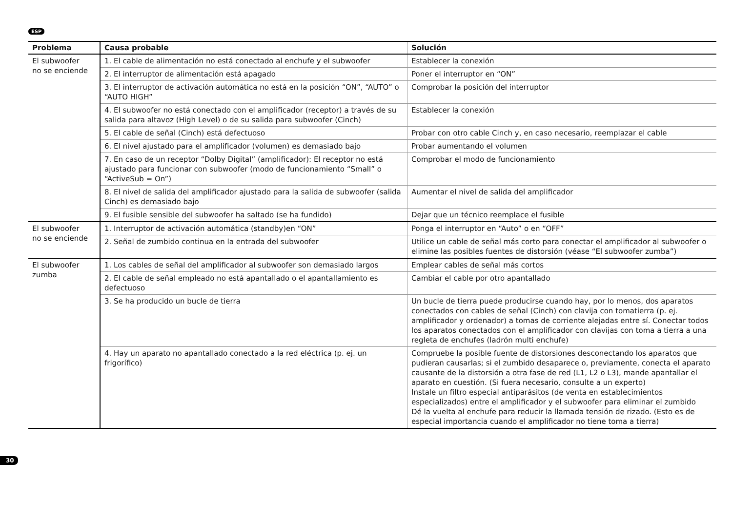ESP
| Problema | Causa probable | Solución |
| --- | --- | --- |
| El subwoofer no se enciende | 1. El cable de alimentación no está conectado al enchufe y el subwoofer | Establecer la conexión |
| | 2. El interruptor de alimentación está apagado | Poner el interruptor en “ON” |
| | 3. El interruptor de activación automática no está en la posición “ON”, “AUTO” o “AUTO HIGH” | Comprobar la posición del interruptor |
| | 4. El subwoofer no está conectado con el amplificador (receptor) a través de su salida para altavoz (High Level) o de su salida para subwoofer (Cinch) | Establecer la conexión |
| | 5. El cable de señal (Cinch) está defectuoso | Probar con otro cable Cinch y, en caso necesario, reemplazar el cable |
| | 6. El nivel ajustado para el amplificador (volumen) es demasiado bajo | Probar aumentando el volumen |
| | 7. En caso de un receptor “Dolby Digital” (amplificador): El receptor no está ajustado para funcionar con subwoofer (modo de funcionamiento “Small” o “ActiveSub = On”) | Comprobar el modo de funcionamiento |
| | 8. El nivel de salida del amplificador ajustado para la salida de subwoofer (salida Cinch) es demasiado bajo | Aumentar el nivel de salida del amplificador |
| | 9. El fusible sensible del subwoofer ha saltado (se ha fundido) | Dejar que un técnico reemplace el fusible |
| El subwoofer no se enciende | 1. Interruptor de activación automática (standby)en “ON” | Ponga el interruptor en “Auto” o en “OFF” |
| | 2. Señal de zumbido continua en la entrada del subwoofer | Utilice un cable de señal más corto para conectar el amplificador al subwoofer o elimine las posibles fuentes de distorsión (véase “El subwoofer zumba”) |
| El subwoofer zumba | 1. Los cables de señal del amplificador al subwoofer son demasiado largos | Emplear cables de señal más cortos |
| | 2. El cable de señal empleado no está apantallado o el apantallamiento es defectuoso | Cambiar el cable por otro apantallado |
| | 3. Se ha producido un bucle de tierra | Un bucle de tierra puede producirse cuando hay, por lo menos, dos aparatos conectados con cables de señal (Cinch) con clavija con tomatierra (p. ej. amplificador y ordenador) a tomas de corriente alejadas entre sí. Conectar todos los aparatos conectados con el amplificador con clavijas con toma a tierra a una regleta de enchufes (ladrón multi enchufe) |
| | 4. Hay un aparato no apantallado conectado a la red eléctrica (p. ej. un frigorífico) | Compruebe la posible fuente de distorsiones desconectando los aparatos que pudieran causarlas; si el zumbido desaparece o, previamente, conecta el aparato causante de la distorsión a otra fase de red (L1, L2 o L3), mande apantallar el aparato en cuestión. (Si fuera necesario, consulte a un experto) Instale un filtro especial antiparásitos (de venta en establecimientos especializados) entre el amplificador y el subwoofer para eliminar el zumbido Dé la vuelta al enchufe para reducir la llamada tensión de rizado. (Esto es de especial importancia cuando el amplificador no tiene toma a tierra) |
30